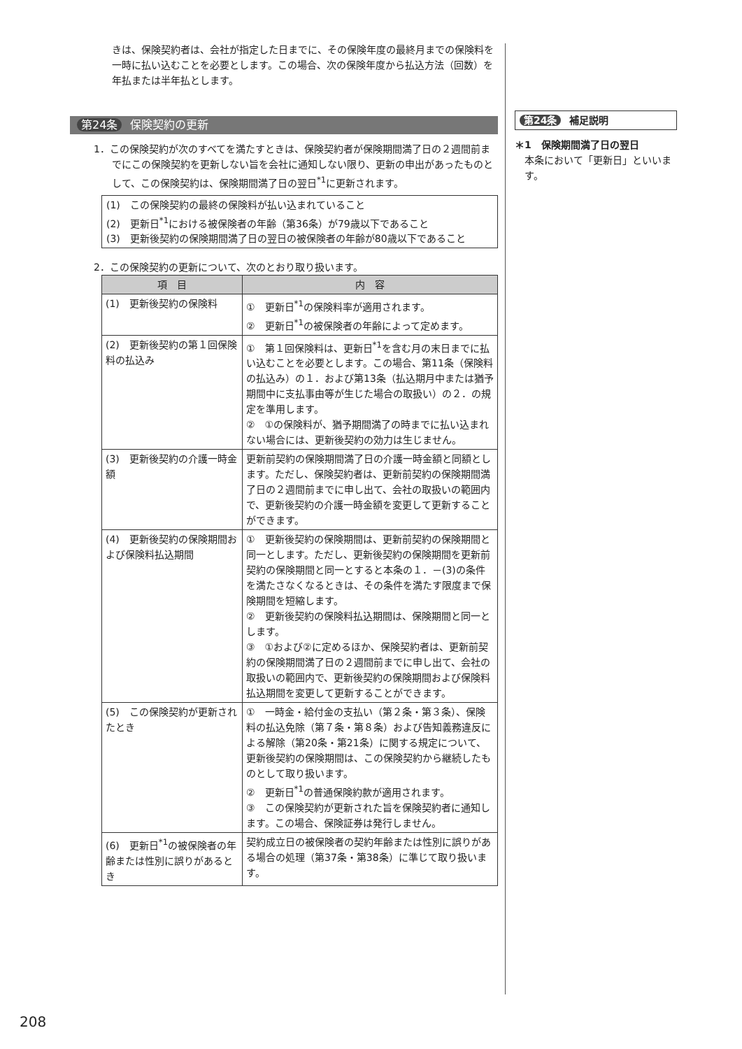きは、保険契約者は、会社が指定した日までに、その保険年度の最終月までの保険料を一時に払い込むことを必要とします。この場合、次の保険年度から払込方法（回数）を年払または半年払とします。
第24条 保険契約の更新
1．この保険契約が次のすべてを満たすときは、保険契約者が保険期間満了日の２週間前までにこの保険契約を更新しない旨を会社に通知しない限り、更新の申出があったものとして、この保険契約は、保険期間満了日の翌日<sup>*1</sup>に更新されます。
(1)　この保険契約の最終の保険料が払い込まれていること
(2)　更新日<sup>*1</sup>における被保険者の年齢（第36条）が79歳以下であること
(3)　更新後契約の保険期間満了日の翌日の被保険者の年齢が80歳以下であること
2．この保険契約の更新について、次のとおり取り扱います。
| 項 目 | 内 容 |
| --- | --- |
| (1) 更新後契約の保険料 | ① 更新日<sup>*1</sup>の保険料率が適用されます。 ② 更新日<sup>*1</sup>の被保険者の年齢によって定めます。 |
| (2) 更新後契約の第１回保険料の払込み | ① 第１回保険料は、更新日<sup>*1</sup>を含む月の末日までに払い込むことを必要とします。この場合、第11条（保険料の払込み）の１．および第13条（払込期月中または猶予期間中に支払事由等が生じた場合の取扱い）の２．の規定を準用します。 ② ①の保険料が、猶予期間満了の時までに払い込まれない場合には、更新後契約の効力は生じません。 |
| (3) 更新後契約の介護一時金額 | 更新前契約の保険期間満了日の介護一時金額と同額とします。ただし、保険契約者は、更新前契約の保険期間満了日の２週間前までに申し出て、会社の取扱いの範囲内で、更新後契約の介護一時金額を変更して更新することができます。 |
| (4) 更新後契約の保険期間および保険料払込期間 | ① 更新後契約の保険期間は、更新前契約の保険期間と同一とします。ただし、更新後契約の保険期間を更新前契約の保険期間と同一とすると本条の１．－(3)の条件を満たさなくなるときは、その条件を満たす限度まで保険期間を短縮します。 ② 更新後契約の保険料払込期間は、保険期間と同一とします。 ③ ①および②に定めるほか、保険契約者は、更新前契約の保険期間満了日の２週間前までに申し出て、会社の取扱いの範囲内で、更新後契約の保険期間および保険料払込期間を変更して更新することができます。 |
| (5) この保険契約が更新されたとき | ① 一時金・給付金の支払い（第２条・第３条）、保険料の払込免除（第７条・第８条）および告知義務違反による解除（第20条・第21条）に関する規定について、更新後契約の保険期間は、この保険契約から継続したものとして取り扱います。 ② 更新日<sup>*1</sup>の普通保険約款が適用されます。 ③ この保険契約が更新された旨を保険契約者に通知します。この場合、保険証券は発行しません。 |
| (6) 更新日<sup>*1</sup>の被保険者の年齢または性別に誤りがあるとき | 契約成立日の被保険者の契約年齢または性別に誤りがある場合の処理（第37条・第38条）に準じて取り扱います。 |
第24条 補足説明
＊1　保険期間満了日の翌日
本条において「更新日」といいます。
208